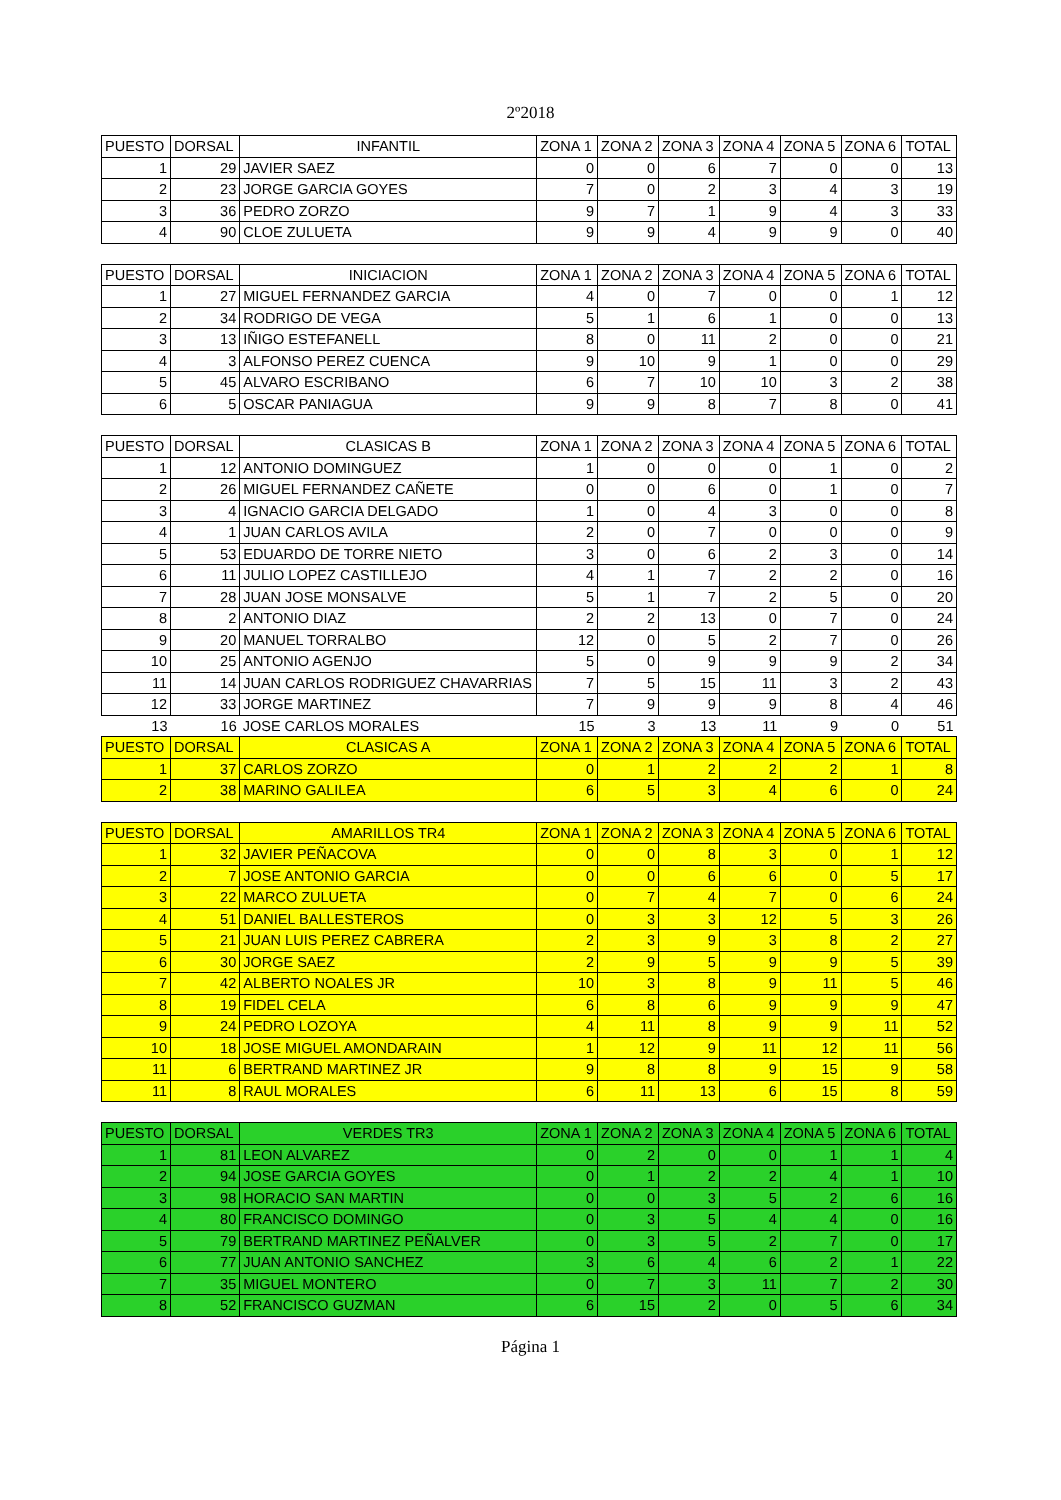2º2018
| PUESTO | DORSAL | INFANTIL | ZONA 1 | ZONA 2 | ZONA 3 | ZONA 4 | ZONA 5 | ZONA 6 | TOTAL |
| --- | --- | --- | --- | --- | --- | --- | --- | --- | --- |
| 1 | 29 | JAVIER SAEZ | 0 | 0 | 6 | 7 | 0 | 0 | 13 |
| 2 | 23 | JORGE GARCIA GOYES | 7 | 0 | 2 | 3 | 4 | 3 | 19 |
| 3 | 36 | PEDRO ZORZO | 9 | 7 | 1 | 9 | 4 | 3 | 33 |
| 4 | 90 | CLOE ZULUETA | 9 | 9 | 4 | 9 | 9 | 0 | 40 |
| PUESTO | DORSAL | INICIACION | ZONA 1 | ZONA 2 | ZONA 3 | ZONA 4 | ZONA 5 | ZONA 6 | TOTAL |
| --- | --- | --- | --- | --- | --- | --- | --- | --- | --- |
| 1 | 27 | MIGUEL FERNANDEZ GARCIA | 4 | 0 | 7 | 0 | 0 | 1 | 12 |
| 2 | 34 | RODRIGO DE VEGA | 5 | 1 | 6 | 1 | 0 | 0 | 13 |
| 3 | 13 | IÑIGO ESTEFANELL | 8 | 0 | 11 | 2 | 0 | 0 | 21 |
| 4 | 3 | ALFONSO PEREZ CUENCA | 9 | 10 | 9 | 1 | 0 | 0 | 29 |
| 5 | 45 | ALVARO ESCRIBANO | 6 | 7 | 10 | 10 | 3 | 2 | 38 |
| 6 | 5 | OSCAR PANIAGUA | 9 | 9 | 8 | 7 | 8 | 0 | 41 |
| PUESTO | DORSAL | CLASICAS B | ZONA 1 | ZONA 2 | ZONA 3 | ZONA 4 | ZONA 5 | ZONA 6 | TOTAL |
| --- | --- | --- | --- | --- | --- | --- | --- | --- | --- |
| 1 | 12 | ANTONIO DOMINGUEZ | 1 | 0 | 0 | 0 | 1 | 0 | 2 |
| 2 | 26 | MIGUEL FERNANDEZ CAÑETE | 0 | 0 | 6 | 0 | 1 | 0 | 7 |
| 3 | 4 | IGNACIO GARCIA DELGADO | 1 | 0 | 4 | 3 | 0 | 0 | 8 |
| 4 | 1 | JUAN CARLOS AVILA | 2 | 0 | 7 | 0 | 0 | 0 | 9 |
| 5 | 53 | EDUARDO DE TORRE NIETO | 3 | 0 | 6 | 2 | 3 | 0 | 14 |
| 6 | 11 | JULIO LOPEZ CASTILLEJO | 4 | 1 | 7 | 2 | 2 | 0 | 16 |
| 7 | 28 | JUAN JOSE MONSALVE | 5 | 1 | 7 | 2 | 5 | 0 | 20 |
| 8 | 2 | ANTONIO DIAZ | 2 | 2 | 13 | 0 | 7 | 0 | 24 |
| 9 | 20 | MANUEL TORRALBO | 12 | 0 | 5 | 2 | 7 | 0 | 26 |
| 10 | 25 | ANTONIO AGENJO | 5 | 0 | 9 | 9 | 9 | 2 | 34 |
| 11 | 14 | JUAN CARLOS RODRIGUEZ CHAVARRIAS | 7 | 5 | 15 | 11 | 3 | 2 | 43 |
| 12 | 33 | JORGE MARTINEZ | 7 | 9 | 9 | 9 | 8 | 4 | 46 |
| 13 | 16 | JOSE CARLOS MORALES | 15 | 3 | 13 | 11 | 9 | 0 | 51 |
| PUESTO | DORSAL | CLASICAS A | ZONA 1 | ZONA 2 | ZONA 3 | ZONA 4 | ZONA 5 | ZONA 6 | TOTAL |
| --- | --- | --- | --- | --- | --- | --- | --- | --- | --- |
| 1 | 37 | CARLOS ZORZO | 0 | 1 | 2 | 2 | 2 | 1 | 8 |
| 2 | 38 | MARINO GALILEA | 6 | 5 | 3 | 4 | 6 | 0 | 24 |
| PUESTO | DORSAL | AMARILLOS TR4 | ZONA 1 | ZONA 2 | ZONA 3 | ZONA 4 | ZONA 5 | ZONA 6 | TOTAL |
| --- | --- | --- | --- | --- | --- | --- | --- | --- | --- |
| 1 | 32 | JAVIER PEÑACOVA | 0 | 0 | 8 | 3 | 0 | 1 | 12 |
| 2 | 7 | JOSE ANTONIO GARCIA | 0 | 0 | 6 | 6 | 0 | 5 | 17 |
| 3 | 22 | MARCO ZULUETA | 0 | 7 | 4 | 7 | 0 | 6 | 24 |
| 4 | 51 | DANIEL BALLESTEROS | 0 | 3 | 3 | 12 | 5 | 3 | 26 |
| 5 | 21 | JUAN LUIS PEREZ CABRERA | 2 | 3 | 9 | 3 | 8 | 2 | 27 |
| 6 | 30 | JORGE SAEZ | 2 | 9 | 5 | 9 | 9 | 5 | 39 |
| 7 | 42 | ALBERTO NOALES JR | 10 | 3 | 8 | 9 | 11 | 5 | 46 |
| 8 | 19 | FIDEL CELA | 6 | 8 | 6 | 9 | 9 | 9 | 47 |
| 9 | 24 | PEDRO LOZOYA | 4 | 11 | 8 | 9 | 9 | 11 | 52 |
| 10 | 18 | JOSE MIGUEL AMONDARAIN | 1 | 12 | 9 | 11 | 12 | 11 | 56 |
| 11 | 6 | BERTRAND MARTINEZ JR | 9 | 8 | 8 | 9 | 15 | 9 | 58 |
| 11 | 8 | RAUL MORALES | 6 | 11 | 13 | 6 | 15 | 8 | 59 |
| PUESTO | DORSAL | VERDES TR3 | ZONA 1 | ZONA 2 | ZONA 3 | ZONA 4 | ZONA 5 | ZONA 6 | TOTAL |
| --- | --- | --- | --- | --- | --- | --- | --- | --- | --- |
| 1 | 81 | LEON ALVAREZ | 0 | 2 | 0 | 0 | 1 | 1 | 4 |
| 2 | 94 | JOSE GARCIA GOYES | 0 | 1 | 2 | 2 | 4 | 1 | 10 |
| 3 | 98 | HORACIO SAN MARTIN | 0 | 0 | 3 | 5 | 2 | 6 | 16 |
| 4 | 80 | FRANCISCO DOMINGO | 0 | 3 | 5 | 4 | 4 | 0 | 16 |
| 5 | 79 | BERTRAND MARTINEZ PEÑALVER | 0 | 3 | 5 | 2 | 7 | 0 | 17 |
| 6 | 77 | JUAN ANTONIO SANCHEZ | 3 | 6 | 4 | 6 | 2 | 1 | 22 |
| 7 | 35 | MIGUEL MONTERO | 0 | 7 | 3 | 11 | 7 | 2 | 30 |
| 8 | 52 | FRANCISCO GUZMAN | 6 | 15 | 2 | 0 | 5 | 6 | 34 |
Página 1